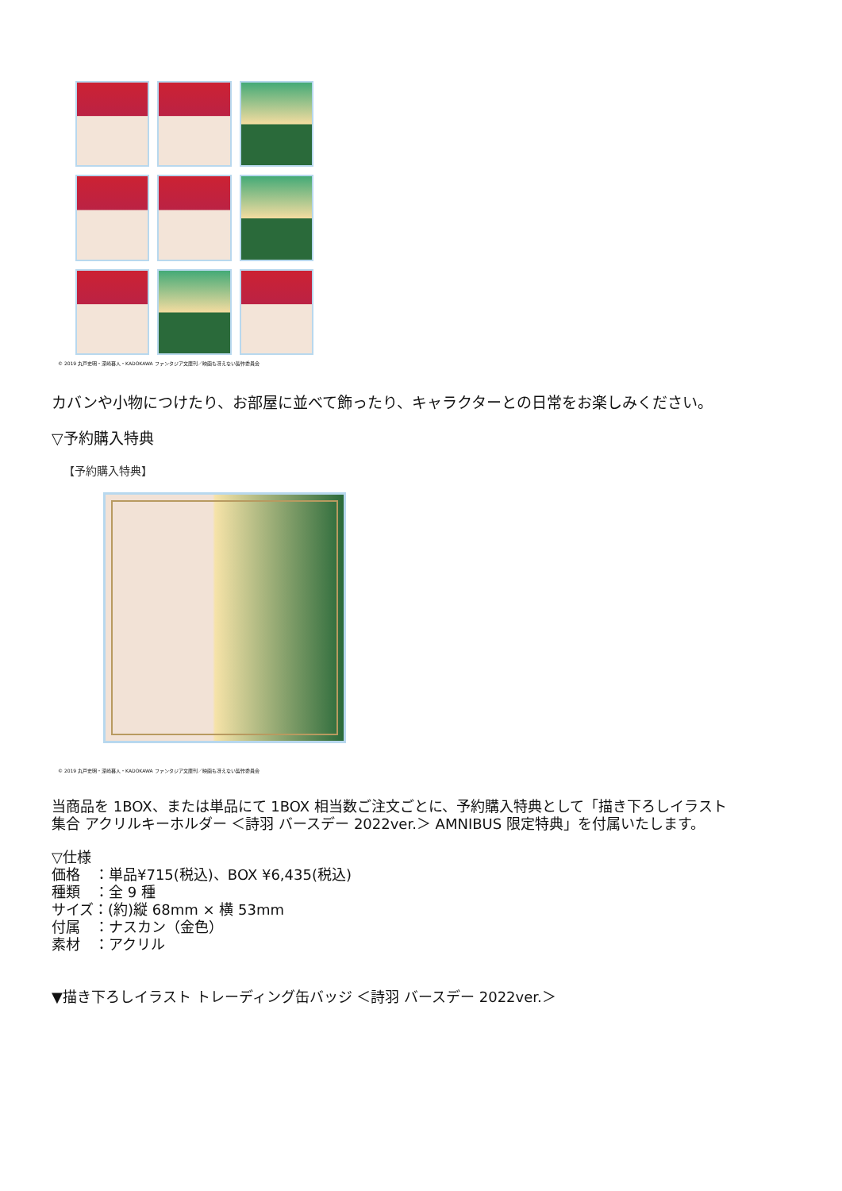© 2019 丸戸史明・深崎暮人・KADOKAWA ファンタジア文庫刊／映画も冴えない製作委員会
カバンや小物につけたり、お部屋に並べて飾ったり、キャラクターとの日常をお楽しみください。
▽予約購入特典
【予約購入特典】
© 2019 丸戸史明・深崎暮人・KADOKAWA ファンタジア文庫刊／映画も冴えない製作委員会
当商品を 1BOX、または単品にて 1BOX 相当数ご注文ごとに、予約購入特典として「描き下ろしイラスト
集合 アクリルキーホルダー ＜詩羽 バースデー 2022ver.＞ AMNIBUS 限定特典」を付属いたします。
▽仕様
価格　：単品¥715(税込)、BOX ¥6,435(税込)
種類　：全 9 種
サイズ：(約)縦 68mm × 横 53mm
付属　：ナスカン（金色）
素材　：アクリル
▼描き下ろしイラスト トレーディング缶バッジ ＜詩羽 バースデー 2022ver.＞